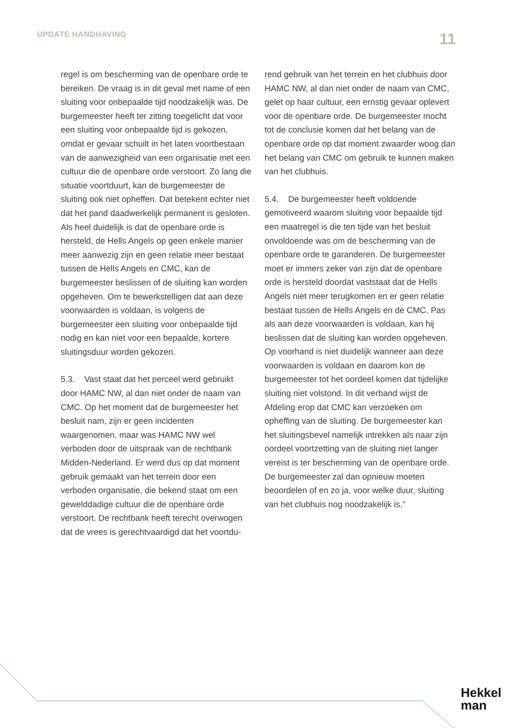UPDATE HANDHAVING 11
regel is om bescherming van de openbare orde te bereiken. De vraag is in dit geval met name of een sluiting voor onbepaalde tijd noodzakelijk was. De burgemeester heeft ter zitting toegelicht dat voor een sluiting voor onbepaalde tijd is gekozen, omdat er gevaar schuilt in het laten voortbestaan van de aanwezigheid van een organisatie met een cultuur die de openbare orde verstoort. Zo lang die situatie voortduurt, kan de burgemeester de sluiting ook niet opheffen. Dat betekent echter niet dat het pand daadwerkelijk permanent is gesloten. Als heel duidelijk is dat de openbare orde is hersteld, de Hells Angels op geen enkele manier meer aanwezig zijn en geen relatie meer bestaat tussen de Hells Angels en CMC, kan de burgemeester beslissen of de sluiting kan worden opgeheven. Om te bewerkstelligen dat aan deze voorwaarden is voldaan, is volgens de burgemeester een sluiting voor onbepaalde tijd nodig en kan niet voor een bepaalde, kortere sluitingsduur worden gekozen.
5.3. Vast staat dat het perceel werd gebruikt door HAMC NW, al dan niet onder de naam van CMC. Op het moment dat de burgemeester het besluit nam, zijn er geen incidenten waargenomen, maar was HAMC NW wel verboden door de uitspraak van de rechtbank Midden-Nederland. Er werd dus op dat moment gebruik gemaakt van het terrein door een verboden organisatie, die bekend staat om een gewelddadige cultuur die de openbare orde verstoort. De rechtbank heeft terecht overwogen dat de vrees is gerechtvaardigd dat het voortdu-
rend gebruik van het terrein en het clubhuis door HAMC NW, al dan niet onder de naam van CMC, gelet op haar cultuur, een ernstig gevaar oplevert voor de openbare orde. De burgemeester mocht tot de conclusie komen dat het belang van de openbare orde op dat moment zwaarder woog dan het belang van CMC om gebruik te kunnen maken van het clubhuis.
5.4. De burgemeester heeft voldoende gemotiveerd waarom sluiting voor bepaalde tijd een maatregel is die ten tijde van het besluit onvoldoende was om de bescherming van de openbare orde te garanderen. De burgemeester moet er immers zeker van zijn dat de openbare orde is hersteld doordat vaststaat dat de Hells Angels niet meer terugkomen en er geen relatie bestaat tussen de Hells Angels en de CMC. Pas als aan deze voorwaarden is voldaan, kan hij beslissen dat de sluiting kan worden opgeheven. Op voorhand is niet duidelijk wanneer aan deze voorwaarden is voldaan en daarom kon de burgemeester tot het oordeel komen dat tijdelijke sluiting niet volstond. In dit verband wijst de Afdeling erop dat CMC kan verzoeken om opheffing van de sluiting. De burgemeester kan het sluitingsbevel namelijk intrekken als naar zijn oordeel voortzetting van de sluiting niet langer vereist is ter bescherming van de openbare orde. De burgemeester zal dan opnieuw moeten beoordelen of en zo ja, voor welke duur, sluiting van het clubhuis nog noodzakelijk is.”
Hekkel
man